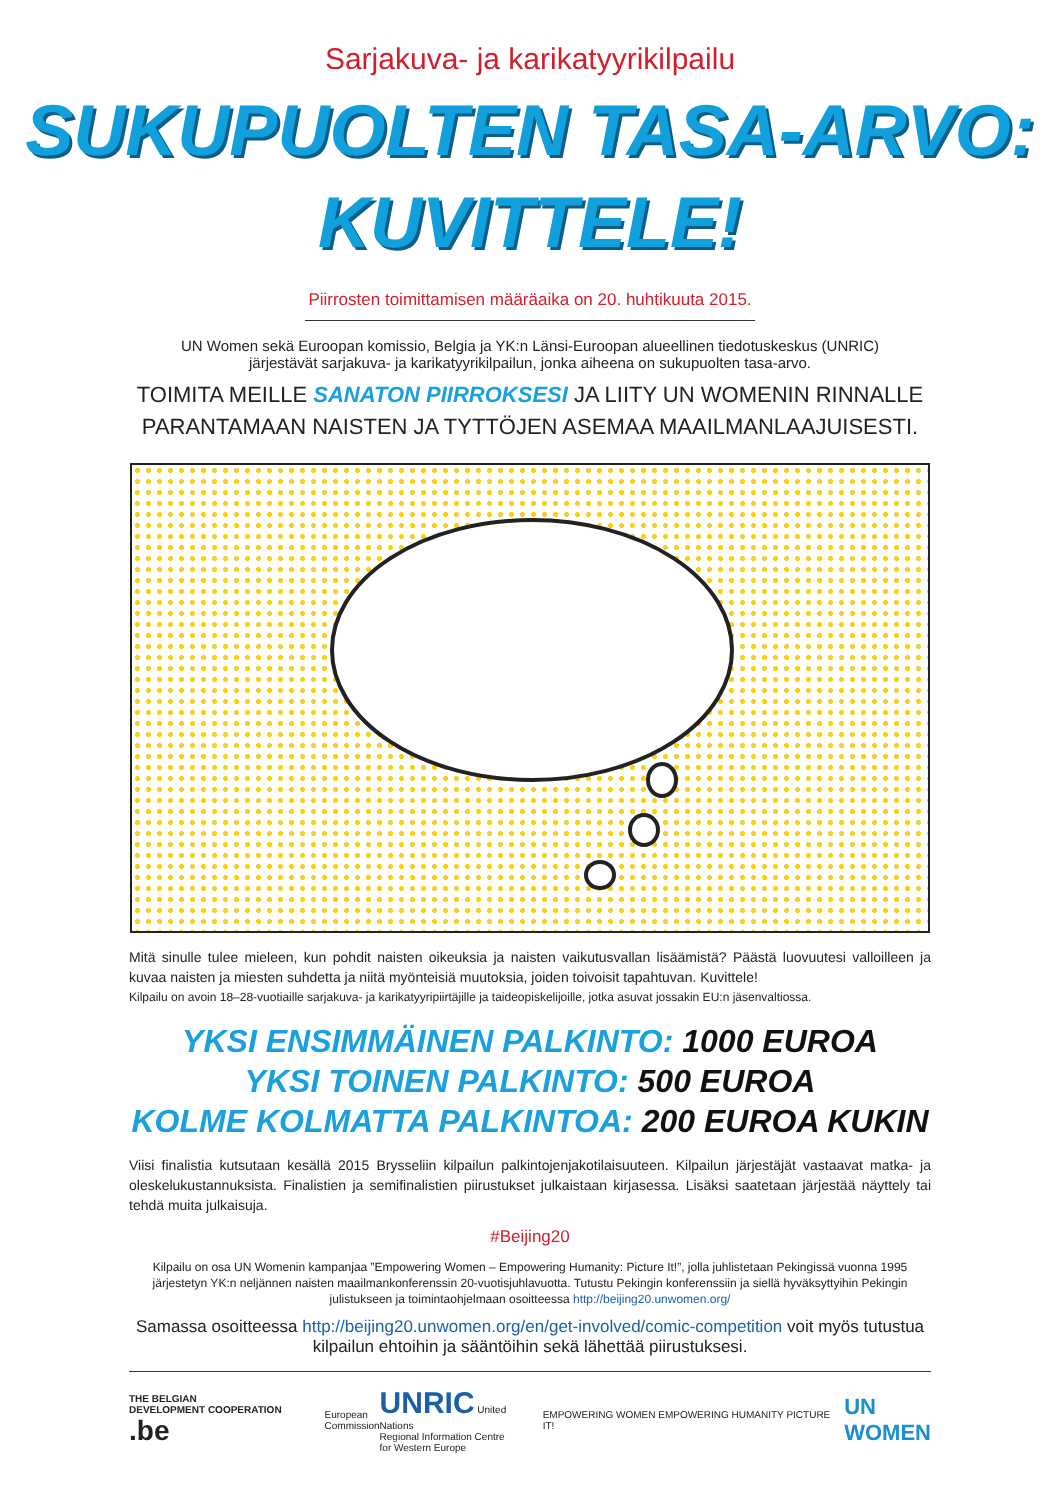Sarjakuva- ja karikatyyrikilpailu
SUKUPUOLTEN TASA-ARVO:
KUVITTELE!
Piirrosten toimittamisen määräaika on 20. huhtikuuta 2015.
UN Women sekä Euroopan komissio, Belgia ja YK:n Länsi-Euroopan alueellinen tiedotuskeskus (UNRIC)
järjestävät sarjakuva- ja karikatyyrikilpailun, jonka aiheena on sukupuolten tasa-arvo.
TOIMITA MEILLE SANATON PIIRROKSESI JA LIITY UN WOMENIN RINNALLE PARANTAMAAN NAISTEN JA TYTTÖJEN ASEMAA MAAILMANLAAJUISESTI.
Mitä sinulle tulee mieleen, kun pohdit naisten oikeuksia ja naisten vaikutusvallan lisäämistä? Päästä luovuutesi valloilleen ja kuvaa naisten ja miesten suhdetta ja niitä myönteisiä muutoksia, joiden toivoisit tapahtuvan. Kuvittele!
Kilpailu on avoin 18–28-vuotiaille sarjakuva- ja karikatyyripiirtäjille ja taideopiskelijoille, jotka asuvat jossakin EU:n jäsenvaltiossa.
YKSI ENSIMMÄINEN PALKINTO: 1000 EUROA
YKSI TOINEN PALKINTO: 500 EUROA
KOLME KOLMATTA PALKINTOA: 200 EUROA KUKIN
Viisi finalistia kutsutaan kesällä 2015 Brysseliin kilpailun palkintojenjakotilaisuuteen. Kilpailun järjestäjät vastaavat matka- ja oleskelukustannuksista. Finalistien ja semifinalistien piirustukset julkaistaan kirjasessa. Lisäksi saatetaan järjestää näyttely tai tehdä muita julkaisuja.
#Beijing20
Kilpailu on osa UN Womenin kampanjaa ”Empowering Women – Empowering Humanity: Picture It!”, jolla juhlistetaan Pekingissä vuonna 1995 järjestetyn YK:n neljännen naisten maailmankonferenssin 20-vuotisjuhlavuotta. Tutustu Pekingin konferenssiin ja siellä hyväksyttyihin Pekingin julistukseen ja toimintaohjelmaan osoitteessa http://beijing20.unwomen.org/
Samassa osoitteessa http://beijing20.unwomen.org/en/get-involved/comic-competition voit myös tutustua kilpailun ehtoihin ja sääntöihin sekä lähettää piirustuksesi.
THE BELGIAN
DEVELOPMENT COOPERATION .be European
Commission UNRIC United Nations
Regional Information Centre
for Western Europe EMPOWERING WOMEN EMPOWERING HUMANITY PICTURE IT! UN
WOMEN